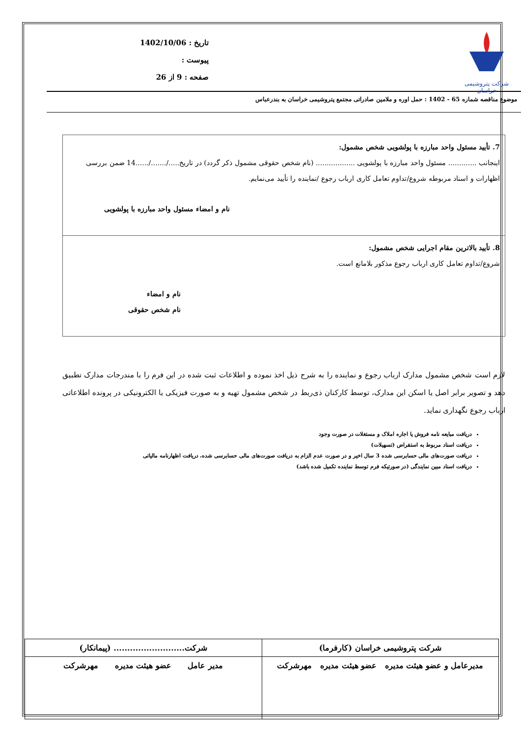شرکت پتروشیمی خراسان
تاریخ : 1402/10/06
پیوست :
صفحه : 9 از 26
موضوع مناقصه شماره 65 - 1402 : حمل اوره و ملامین صادراتی مجتمع پتروشیمی خراسان به بندرعباس
7. تأیید مسئول واحد مبارزه با پولشویی شخص مشمول:
اینجانب ............. مسئول واحد مبارزه با پولشویی .................. (نام شخص حقوقی مشمول ذکر گردد) در تاریخ...../......./......14 ضمن بررسی اظهارات و اسناد مربوطه شروع/تداوم تعامل کاری ارباب رجوع /نماینده را تأیید می‌نمایم.
نام و امضاء مسئول واحد مبارزه با پولشویی
8. تأیید بالاترین مقام اجرایی شخص مشمول:
شروع/تداوم تعامل کاری ارباب رجوع مذکور بلامانع است.
نام و امضاء
نام شخص حقوقی
لازم است شخص مشمول مدارک ارباب رجوع و نماینده را به شرح ذیل اخذ نموده و اطلاعات ثبت شده در این فرم را با مندرجات مدارک تطبیق دهد و تصویر برابر اصل یا اسکن این مدارک، توسط کارکنان ذی‌ربط در شخص مشمول تهیه و به صورت فیزیکی یا الکترونیکی در پرونده اطلاعاتی ارباب رجوع نگهداری نماید.
دریافت مبایعه نامه فروش یا اجاره املاک و مستغلات در صورت وجود
دریافت اسناد مربوط به استقراض (تسهیلات)
دریافت صورت‌های مالی حسابرسی شده 3 سال اخیر و در صورت عدم الزام به دریافت صورت‌های مالی حسابرسی شده، دریافت اظهارنامه مالیاتی
دریافت اسناد مبین نمایندگی (در صورتیکه فرم توسط نماینده تکمیل شده باشد)
| شرکت پتروشیمی خراسان (کارفرما) | شرکت.......................... (پیمانکار) |
| مدیرعامل و عضو هیئت مدیره عضو هیئت مدیره مهرشرکت | مدیر عامل عضو هیئت مدیره مهرشرکت |